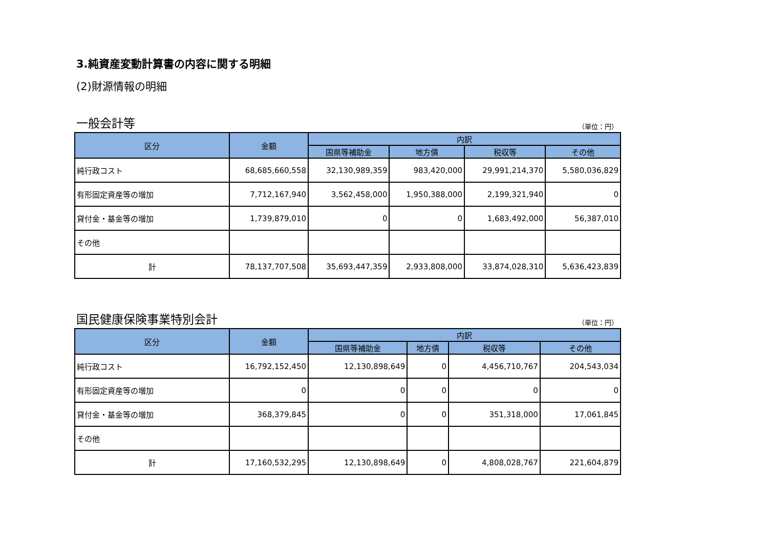3.純資産変動計算書の内容に関する明細
(2)財源情報の明細
一般会計等 （単位：円）
| 区分 | 金額 | 内訳 | | | |
| --- | --- | --- | --- | --- | --- |
| | | 国県等補助金 | 地方債 | 税収等 | その他 |
| 純行政コスト | 68,685,660,558 | 32,130,989,359 | 983,420,000 | 29,991,214,370 | 5,580,036,829 |
| 有形固定資産等の増加 | 7,712,167,940 | 3,562,458,000 | 1,950,388,000 | 2,199,321,940 | 0 |
| 貸付金・基金等の増加 | 1,739,879,010 | 0 | 0 | 1,683,492,000 | 56,387,010 |
| その他 | | | | | |
| 計 | 78,137,707,508 | 35,693,447,359 | 2,933,808,000 | 33,874,028,310 | 5,636,423,839 |
国民健康保険事業特別会計 （単位：円）
| 区分 | 金額 | 内訳 | | | |
| --- | --- | --- | --- | --- | --- |
| | | 国県等補助金 | 地方債 | 税収等 | その他 |
| 純行政コスト | 16,792,152,450 | 12,130,898,649 | 0 | 4,456,710,767 | 204,543,034 |
| 有形固定資産等の増加 | 0 | 0 | 0 | 0 | 0 |
| 貸付金・基金等の増加 | 368,379,845 | 0 | 0 | 351,318,000 | 17,061,845 |
| その他 | | | | | |
| 計 | 17,160,532,295 | 12,130,898,649 | 0 | 4,808,028,767 | 221,604,879 |